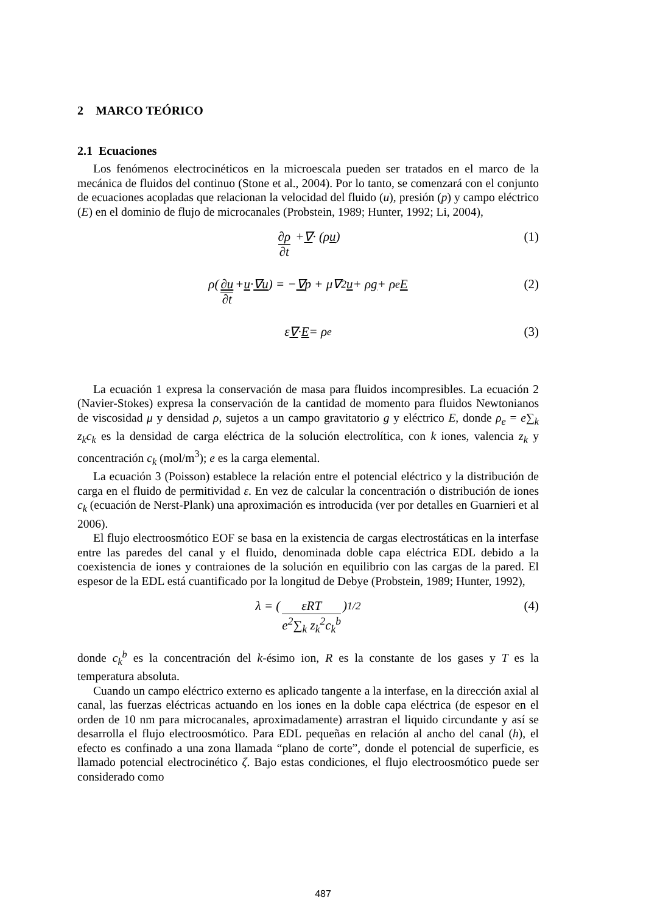2 MARCO TEÓRICO
2.1 Ecuaciones
Los fenómenos electrocinéticos en la microescala pueden ser tratados en el marco de la mecánica de fluidos del continuo (Stone et al., 2004). Por lo tanto, se comenzará con el conjunto de ecuaciones acopladas que relacionan la velocidad del fluido (u), presión (p) y campo eléctrico (E) en el dominio de flujo de microcanales (Probstein, 1989; Hunter, 1992; Li, 2004),
∂ρ ∂t + ∇ · (ρ u) (1)
ρ( ∂u ∂t + u · ∇u ) = − ∇ p + μ∇<sup>2</sup> u + ρ g + ρ<sub>e</sub> E (2)
ε ∇ · E = ρ<sub>e</sub> (3)
La ecuación 1 expresa la conservación de masa para fluidos incompresibles. La ecuación 2 (Navier-Stokes) expresa la conservación de la cantidad de momento para fluidos Newtonianos de viscosidad μ y densidad ρ, sujetos a un campo gravitatorio g y eléctrico E, donde ρ<sub>e</sub> = e∑<sub>k</sub> z<sub>k</sub>c<sub>k</sub> es la densidad de carga eléctrica de la solución electrolítica, con k iones, valencia z<sub>k</sub> y concentración c<sub>k</sub> (mol/m<sup>3</sup>); e es la carga elemental.
La ecuación 3 (Poisson) establece la relación entre el potencial eléctrico y la distribución de carga en el fluido de permitividad ε. En vez de calcular la concentración o distribución de iones c<sub>k</sub> (ecuación de Nerst-Plank) una aproximación es introducida (ver por detalles en Guarnieri et al 2006).
El flujo electroosmótico EOF se basa en la existencia de cargas electrostáticas en la interfase entre las paredes del canal y el fluido, denominada doble capa eléctrica EDL debido a la coexistencia de iones y contraiones de la solución en equilibrio con las cargas de la pared. El espesor de la EDL está cuantificado por la longitud de Debye (Probstein, 1989; Hunter, 1992),
λ = ( εRT e<sup>2</sup>∑<sub>k</sub> z<sub>k</sub><sup>2</sup>c<sub>k</sub><sup>b</sup> )<sup>1/2</sup> (4)
donde c<sub>k</sub><sup>b</sup> es la concentración del k-ésimo ion, R es la constante de los gases y T es la temperatura absoluta.
Cuando un campo eléctrico externo es aplicado tangente a la interfase, en la dirección axial al canal, las fuerzas eléctricas actuando en los iones en la doble capa eléctrica (de espesor en el orden de 10 nm para microcanales, aproximadamente) arrastran el liquido circundante y así se desarrolla el flujo electroosmótico. Para EDL pequeñas en relación al ancho del canal (h), el efecto es confinado a una zona llamada “plano de corte”, donde el potencial de superficie, es llamado potencial electrocinético ζ. Bajo estas condiciones, el flujo electroosmótico puede ser considerado como
487